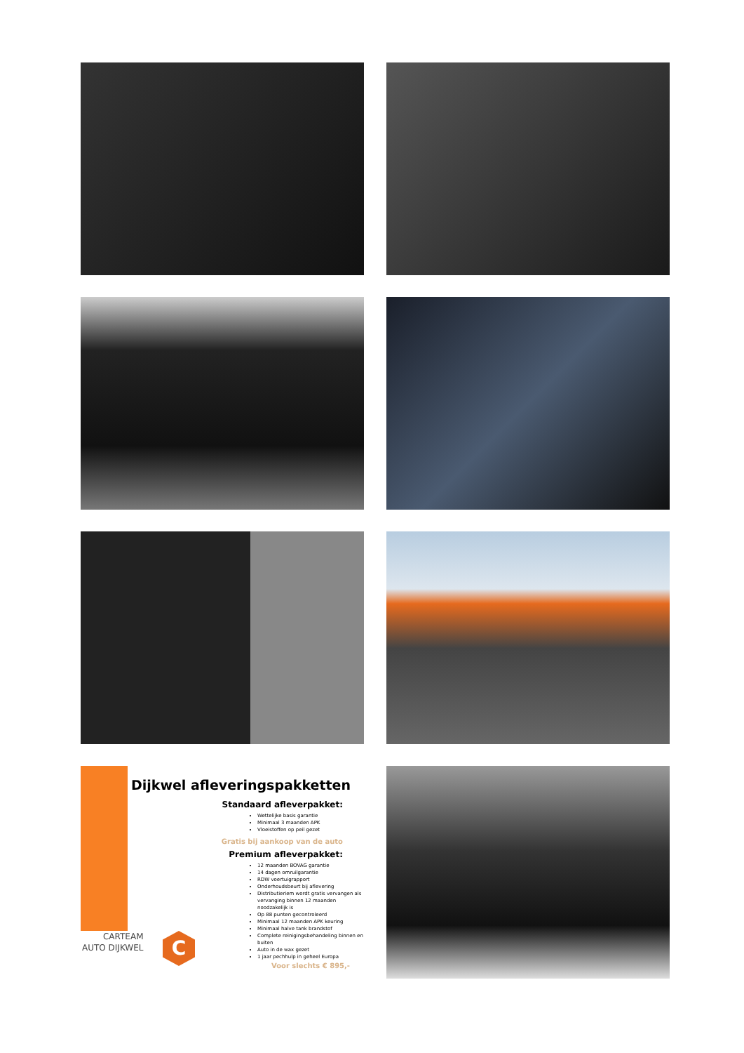Dijkwel afleveringspakketten
Standaard afleverpakket:
Wettelijke basis garantie
Minimaal 3 maanden APK
Vloeistoffen op peil gezet
Gratis bij aankoop van de auto
Premium afleverpakket:
12 maanden BOVAG garantie
14 dagen omruilgarantie
RDW voertuigrapport
Onderhoudsbeurt bij aflevering
Distributieriem wordt gratis vervangen als vervanging binnen 12 maanden noodzakelijk is
Op 88 punten gecontroleerd
Minimaal 12 maanden APK keuring
Minimaal halve tank brandstof
Complete reinigingsbehandeling binnen en buiten
Auto in de wax gezet
1 jaar pechhulp in geheel Europa
Voor slechts € 895,-
CARTEAM
AUTO DIJKWEL
C